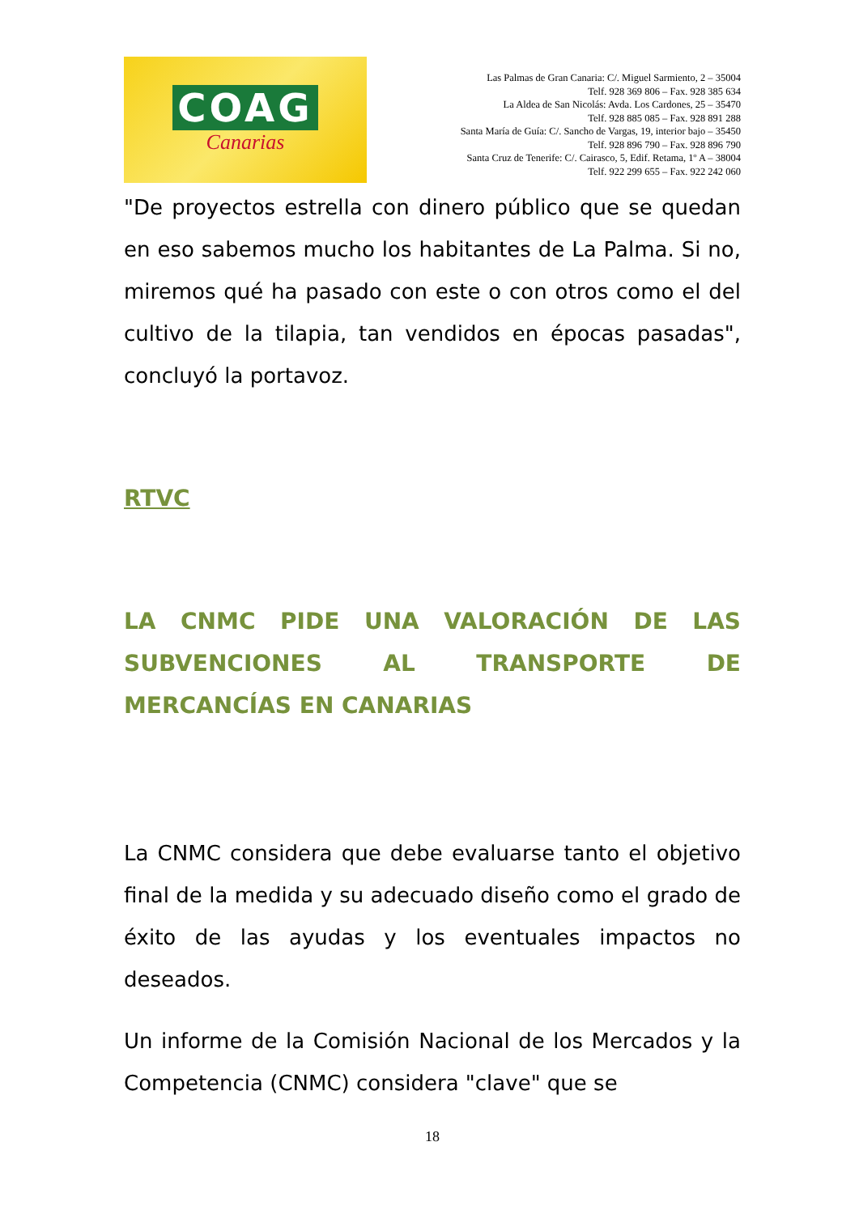COAG
Canarias
Las Palmas de Gran Canaria: C/. Miguel Sarmiento, 2 – 35004
Telf. 928 369 806 – Fax. 928 385 634
La Aldea de San Nicolás: Avda. Los Cardones, 25 – 35470
Telf. 928 885 085 – Fax. 928 891 288
Santa María de Guía: C/. Sancho de Vargas, 19, interior bajo – 35450
Telf. 928 896 790 – Fax. 928 896 790
Santa Cruz de Tenerife: C/. Cairasco, 5, Edif. Retama, 1º A – 38004
Telf. 922 299 655 – Fax. 922 242 060
"De proyectos estrella con dinero público que se quedan en eso sabemos mucho los habitantes de La Palma. Si no, miremos qué ha pasado con este o con otros como el del cultivo de la tilapia, tan vendidos en épocas pasadas", concluyó la portavoz.
RTVC
LA CNMC PIDE UNA VALORACIÓN DE LAS SUBVENCIONES AL TRANSPORTE DE MERCANCÍAS EN CANARIAS
La CNMC considera que debe evaluarse tanto el objetivo final de la medida y su adecuado diseño como el grado de éxito de las ayudas y los eventuales impactos no deseados.
Un informe de la Comisión Nacional de los Mercados y la Competencia (CNMC) considera "clave" que se
18